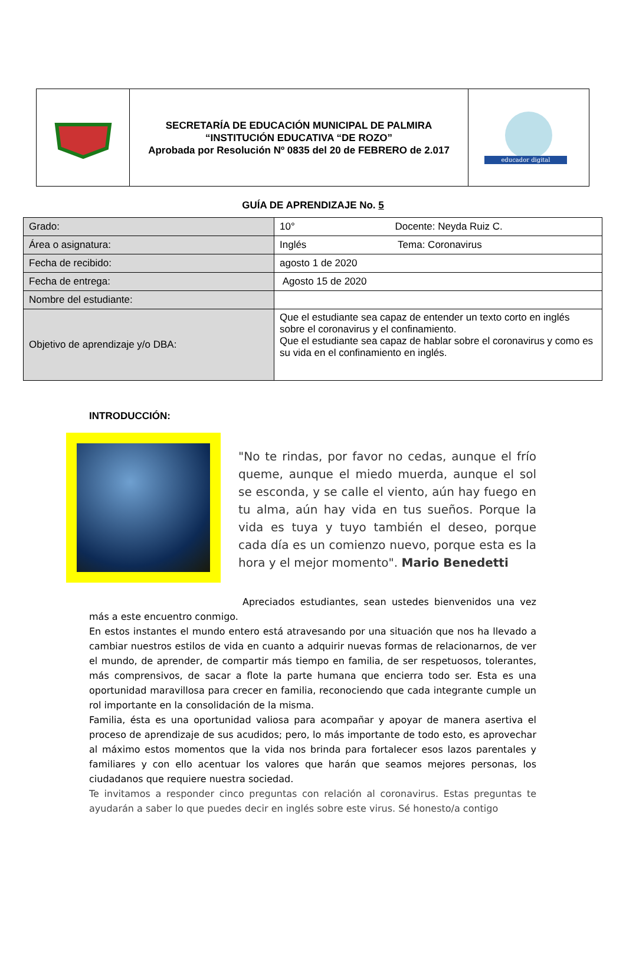| | SECRETARÍA DE EDUCACIÓN MUNICIPAL DE PALMIRA “INSTITUCIÓN EDUCATIVA “DE ROZO” Aprobada por Resolución Nº 0835 del 20 de FEBRERO de 2.017 | educador digital |
GUÍA DE APRENDIZAJE No. 5
| Grado: | 10° Docente: Neyda Ruiz C. |
| Área o asignatura: | Inglés Tema: Coronavirus |
| Fecha de recibido: | agosto 1 de 2020 |
| Fecha de entrega: | Agosto 15 de 2020 |
| Nombre del estudiante: | |
| Objetivo de aprendizaje y/o DBA: | Que el estudiante sea capaz de entender un texto corto en inglés sobre el coronavirus y el confinamiento. Que el estudiante sea capaz de hablar sobre el coronavirus y como es su vida en el confinamiento en inglés. |
INTRODUCCIÓN:
"No te rindas, por favor no cedas, aunque el frío queme, aunque el miedo muerda, aunque el sol se esconda, y se calle el viento, aún hay fuego en tu alma, aún hay vida en tus sueños. Porque la vida es tuya y tuyo también el deseo, porque cada día es un comienzo nuevo, porque esta es la hora y el mejor momento". Mario Benedetti
Apreciados estudiantes, sean ustedes bienvenidos una vez más a este encuentro conmigo.
En estos instantes el mundo entero está atravesando por una situación que nos ha llevado a cambiar nuestros estilos de vida en cuanto a adquirir nuevas formas de relacionarnos, de ver el mundo, de aprender, de compartir más tiempo en familia, de ser respetuosos, tolerantes, más comprensivos, de sacar a flote la parte humana que encierra todo ser. Esta es una oportunidad maravillosa para crecer en familia, reconociendo que cada integrante cumple un rol importante en la consolidación de la misma.
Familia, ésta es una oportunidad valiosa para acompañar y apoyar de manera asertiva el proceso de aprendizaje de sus acudidos; pero, lo más importante de todo esto, es aprovechar al máximo estos momentos que la vida nos brinda para fortalecer esos lazos parentales y familiares y con ello acentuar los valores que harán que seamos mejores personas, los ciudadanos que requiere nuestra sociedad.
Te invitamos a responder cinco preguntas con relación al coronavirus. Estas preguntas te ayudarán a saber lo que puedes decir en inglés sobre este virus. Sé honesto/a contigo